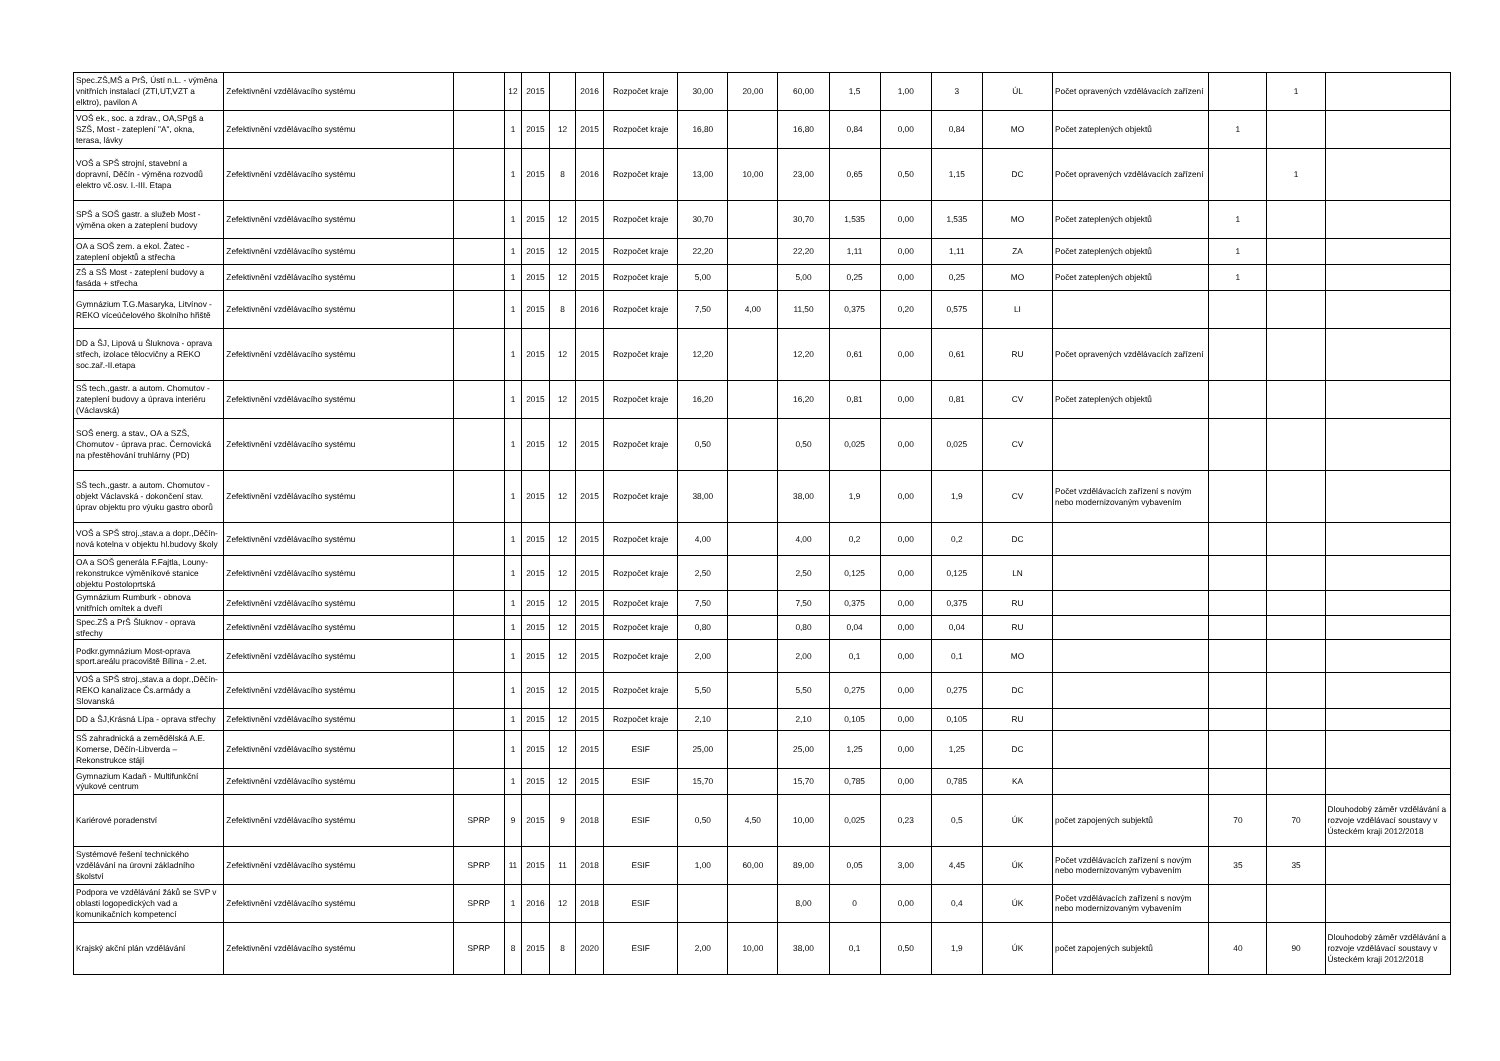| Spec.ZŠ,MŠ a PrŠ, Ústí n.L. - výměna vnitřních instalací (ZTI,UT,VZT a elktro), pavilon A | Zefektivnění vzdělávacího systému | | 12 | 2015 | | 2016 | Rozpočet kraje | 30,00 | 20,00 | 60,00 | 1,5 | 1,00 | 3 | ÚL | Počet opravených vzdělávacích zařízení | | 1 | |
| VOŠ ek., soc. a zdrav., OA,SPgš a SZŠ, Most - zateplení "A", okna, terasa, lávky | Zefektivnění vzdělávacího systému | | 1 | 2015 | 12 | 2015 | Rozpočet kraje | 16,80 | | 16,80 | 0,84 | 0,00 | 0,84 | MO | Počet zateplených objektů | 1 | | |
| VOŠ a SPŠ strojní, stavební a dopravní, Děčín - výměna rozvodů elektro vč.osv. I.-III. Etapa | Zefektivnění vzdělávacího systému | | 1 | 2015 | 8 | 2016 | Rozpočet kraje | 13,00 | 10,00 | 23,00 | 0,65 | 0,50 | 1,15 | DC | Počet opravených vzdělávacích zařízení | | 1 | |
| SPŠ a SOŠ gastr. a služeb Most - výměna oken a zateplení budovy | Zefektivnění vzdělávacího systému | | 1 | 2015 | 12 | 2015 | Rozpočet kraje | 30,70 | | 30,70 | 1,535 | 0,00 | 1,535 | MO | Počet zateplených objektů | 1 | | |
| OA a SOŠ zem. a ekol. Žatec - zateplení objektů a střecha | Zefektivnění vzdělávacího systému | | 1 | 2015 | 12 | 2015 | Rozpočet kraje | 22,20 | | 22,20 | 1,11 | 0,00 | 1,11 | ZA | Počet zateplených objektů | 1 | | |
| ZŠ a SŠ Most - zateplení budovy a fasáda + střecha | Zefektivnění vzdělávacího systému | | 1 | 2015 | 12 | 2015 | Rozpočet kraje | 5,00 | | 5,00 | 0,25 | 0,00 | 0,25 | MO | Počet zateplených objektů | 1 | | |
| Gymnázium T.G.Masaryka, Litvínov - REKO víceúčelového školního hřiště | Zefektivnění vzdělávacího systému | | 1 | 2015 | 8 | 2016 | Rozpočet kraje | 7,50 | 4,00 | 11,50 | 0,375 | 0,20 | 0,575 | LI | | | | |
| DD a ŠJ, Lipová u Šluknova - oprava střech, izolace tělocvičny a REKO soc.zař.-II.etapa | Zefektivnění vzdělávacího systému | | 1 | 2015 | 12 | 2015 | Rozpočet kraje | 12,20 | | 12,20 | 0,61 | 0,00 | 0,61 | RU | Počet opravených vzdělávacích zařízení | | | |
| SŠ tech.,gastr. a autom. Chomutov - zateplení budovy a úprava interiéru (Václavská) | Zefektivnění vzdělávacího systému | | 1 | 2015 | 12 | 2015 | Rozpočet kraje | 16,20 | | 16,20 | 0,81 | 0,00 | 0,81 | CV | Počet zateplených objektů | | | |
| SOŠ energ. a stav., OA a SZŠ, Chomutov - úprava prac. Černovická na přestěhování truhlárny (PD) | Zefektivnění vzdělávacího systému | | 1 | 2015 | 12 | 2015 | Rozpočet kraje | 0,50 | | 0,50 | 0,025 | 0,00 | 0,025 | CV | | | | |
| SŠ tech.,gastr. a autom. Chomutov - objekt Václavská - dokončení stav. úprav objektu pro výuku gastro oborů | Zefektivnění vzdělávacího systému | | 1 | 2015 | 12 | 2015 | Rozpočet kraje | 38,00 | | 38,00 | 1,9 | 0,00 | 1,9 | CV | Počet vzdělávacích zařízení s novým nebo modernizovaným vybavením | | | |
| VOŠ a SPŠ stroj.,stav.a a dopr.,Děčín-nová kotelna v objektu hl.budovy školy | Zefektivnění vzdělávacího systému | | 1 | 2015 | 12 | 2015 | Rozpočet kraje | 4,00 | | 4,00 | 0,2 | 0,00 | 0,2 | DC | | | | |
| OA a SOŠ generála F.Fajtla, Louny-rekonstrukce výměníkové stanice objektu Postoloprtská | Zefektivnění vzdělávacího systému | | 1 | 2015 | 12 | 2015 | Rozpočet kraje | 2,50 | | 2,50 | 0,125 | 0,00 | 0,125 | LN | | | | |
| Gymnázium Rumburk - obnova vnitřních omítek a dveří | Zefektivnění vzdělávacího systému | | 1 | 2015 | 12 | 2015 | Rozpočet kraje | 7,50 | | 7,50 | 0,375 | 0,00 | 0,375 | RU | | | | |
| Spec.ZŠ a PrŠ Šluknov - oprava střechy | Zefektivnění vzdělávacího systému | | 1 | 2015 | 12 | 2015 | Rozpočet kraje | 0,80 | | 0,80 | 0,04 | 0,00 | 0,04 | RU | | | | |
| Podkr.gymnázium Most-oprava sport.areálu pracoviště Bílina - 2.et. | Zefektivnění vzdělávacího systému | | 1 | 2015 | 12 | 2015 | Rozpočet kraje | 2,00 | | 2,00 | 0,1 | 0,00 | 0,1 | MO | | | | |
| VOŠ a SPŠ stroj.,stav.a a dopr.,Děčín-REKO kanalizace Čs.armády a Slovanská | Zefektivnění vzdělávacího systému | | 1 | 2015 | 12 | 2015 | Rozpočet kraje | 5,50 | | 5,50 | 0,275 | 0,00 | 0,275 | DC | | | | |
| DD a ŠJ,Krásná Lípa - oprava střechy | Zefektivnění vzdělávacího systému | | 1 | 2015 | 12 | 2015 | Rozpočet kraje | 2,10 | | 2,10 | 0,105 | 0,00 | 0,105 | RU | | | | |
| SŠ zahradnická a zemědělská A.E. Komerse, Děčín-Libverda – Rekonstrukce stájí | Zefektivnění vzdělávacího systému | | 1 | 2015 | 12 | 2015 | ESIF | 25,00 | | 25,00 | 1,25 | 0,00 | 1,25 | DC | | | | |
| Gymnazium Kadaň - Multifunkční výukové centrum | Zefektivnění vzdělávacího systému | | 1 | 2015 | 12 | 2015 | ESIF | 15,70 | | 15,70 | 0,785 | 0,00 | 0,785 | KA | | | | |
| Kariérové poradenství | Zefektivnění vzdělávacího systému | SPRP | 9 | 2015 | 9 | 2018 | ESIF | 0,50 | 4,50 | 10,00 | 0,025 | 0,23 | 0,5 | ÚK | počet zapojených subjektů | 70 | 70 | Dlouhodobý záměr vzdělávání a rozvoje vzdělávací soustavy v Ústeckém kraji 2012/2018 |
| Systémové řešení technického vzdělávání na úrovni základního školství | Zefektivnění vzdělávacího systému | SPRP | 11 | 2015 | 11 | 2018 | ESIF | 1,00 | 60,00 | 89,00 | 0,05 | 3,00 | 4,45 | ÚK | Počet vzdělávacích zařízení s novým nebo modernizovaným vybavením | 35 | 35 | |
| Podpora ve vzdělávání žáků se SVP v oblasti logopedických vad a komunikačních kompetencí | Zefektivnění vzdělávacího systému | SPRP | 1 | 2016 | 12 | 2018 | ESIF | | | 8,00 | 0 | 0,00 | 0,4 | ÚK | Počet vzdělávacích zařízení s novým nebo modernizovaným vybavením | | | |
| Krajský akční plán vzdělávání | Zefektivnění vzdělávacího systému | SPRP | 8 | 2015 | 8 | 2020 | ESIF | 2,00 | 10,00 | 38,00 | 0,1 | 0,50 | 1,9 | ÚK | počet zapojených subjektů | 40 | 90 | Dlouhodobý záměr vzdělávání a rozvoje vzdělávací soustavy v Ústeckém kraji 2012/2018 |